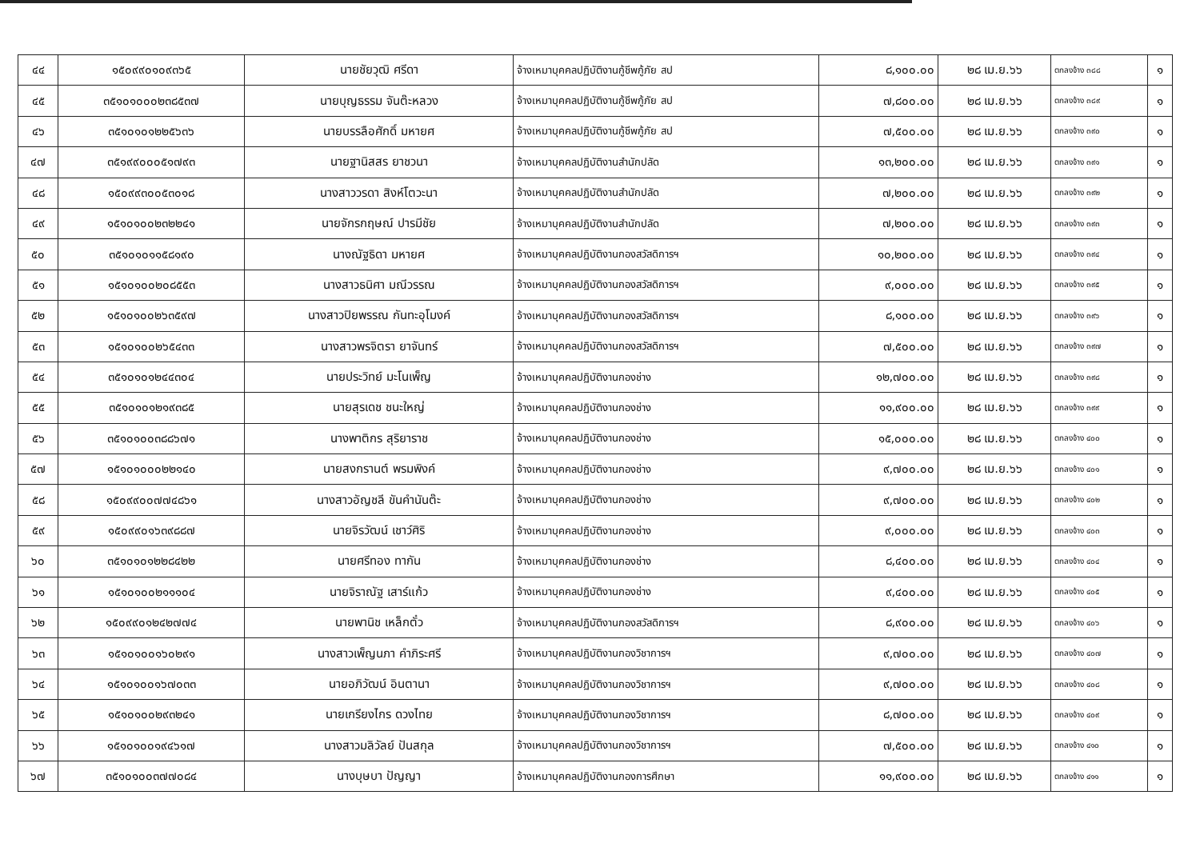| ๔๔ | ๑๕๐๙๙๐๑๐๙๓๖๕ | นายชัยวุฒิ ศรีดา | จ้างเหมาบุคคลปฏิบัติงานกู้ชีพกู้ภัย สป | ๘,๑๐๐.๐๐ | ๒๘ เม.ย.๖๖ | ตกลงจ้าง ๓๘๘ | ๑ |
| ๔๕ | ๓๕๑๐๑๐๐๐๒๓๘๕๓๗ | นายบุญธรรม จันต๊ะหลวง | จ้างเหมาบุคคลปฏิบัติงานกู้ชีพกู้ภัย สป | ๗,๘๐๐.๐๐ | ๒๘ เม.ย.๖๖ | ตกลงจ้าง ๓๘๙ | ๑ |
| ๔๖ | ๓๕๑๐๑๐๑๒๒๕๖๓๖ | นายบรรลือศักดิ์ มหายศ | จ้างเหมาบุคคลปฏิบัติงานกู้ชีพกู้ภัย สป | ๗,๕๐๐.๐๐ | ๒๘ เม.ย.๖๖ | ตกลงจ้าง ๓๙๐ | ๑ |
| ๔๗ | ๓๕๑๙๙๐๐๐๕๑๗๙๓ | นายฐานิสสร ยาชวนา | จ้างเหมาบุคคลปฏิบัติงานสำนักปลัด | ๑๓,๒๐๐.๐๐ | ๒๘ เม.ย.๖๖ | ตกลงจ้าง ๓๙๑ | ๑ |
| ๔๘ | ๑๕๐๙๙๓๐๐๕๓๐๑๘ | นางสาววรดา สิงห์โตวะนา | จ้างเหมาบุคคลปฏิบัติงานสำนักปลัด | ๗,๒๐๐.๐๐ | ๒๘ เม.ย.๖๖ | ตกลงจ้าง ๓๙๒ | ๑ |
| ๔๙ | ๑๕๑๐๑๐๐๒๓๒๒๔๑ | นายจักรกฤษณ์ ปารมีชัย | จ้างเหมาบุคคลปฏิบัติงานสำนักปลัด | ๗,๒๐๐.๐๐ | ๒๘ เม.ย.๖๖ | ตกลงจ้าง ๓๙๓ | ๑ |
| ๕๐ | ๓๕๑๐๑๐๑๑๕๘๑๙๐ | นางณัฐธิดา มหายศ | จ้างเหมาบุคคลปฏิบัติงานกองสวัสดิการฯ | ๑๐,๒๐๐.๐๐ | ๒๘ เม.ย.๖๖ | ตกลงจ้าง ๓๙๔ | ๑ |
| ๕๑ | ๑๕๑๐๑๐๐๒๐๘๕๕๓ | นางสาวธนิศา มณีวรรณ | จ้างเหมาบุคคลปฏิบัติงานกองสวัสดิการฯ | ๙,๐๐๐.๐๐ | ๒๘ เม.ย.๖๖ | ตกลงจ้าง ๓๙๕ | ๑ |
| ๕๒ | ๑๕๑๐๑๐๐๒๖๓๕๙๗ | นางสาวปิยพรรณ กันทะอุโมงค์ | จ้างเหมาบุคคลปฏิบัติงานกองสวัสดิการฯ | ๘,๑๐๐.๐๐ | ๒๘ เม.ย.๖๖ | ตกลงจ้าง ๓๙๖ | ๑ |
| ๕๓ | ๑๕๑๐๑๐๐๒๖๕๔๓๓ | นางสาวพรจิตรา ยาจันทร์ | จ้างเหมาบุคคลปฏิบัติงานกองสวัสดิการฯ | ๗,๕๐๐.๐๐ | ๒๘ เม.ย.๖๖ | ตกลงจ้าง ๓๙๗ | ๑ |
| ๕๔ | ๓๕๑๐๑๐๑๒๔๔๓๐๔ | นายประวิทย์ มะโนเพ็ญ | จ้างเหมาบุคคลปฏิบัติงานกองช่าง | ๑๒,๗๐๐.๐๐ | ๒๘ เม.ย.๖๖ | ตกลงจ้าง ๓๙๘ | ๑ |
| ๕๕ | ๓๕๑๐๑๐๑๒๑๙๓๘๕ | นายสุรเดช ชนะใหญ่ | จ้างเหมาบุคคลปฏิบัติงานกองช่าง | ๑๑,๙๐๐.๐๐ | ๒๘ เม.ย.๖๖ | ตกลงจ้าง ๓๙๙ | ๑ |
| ๕๖ | ๓๕๑๐๑๐๐๓๘๘๖๗๑ | นางพาติกร สุริยาราช | จ้างเหมาบุคคลปฏิบัติงานกองช่าง | ๑๕,๐๐๐.๐๐ | ๒๘ เม.ย.๖๖ | ตกลงจ้าง ๔๐๐ | ๑ |
| ๕๗ | ๑๕๑๐๑๐๐๐๒๒๑๔๐ | นายสงกรานต์ พรมพิงค์ | จ้างเหมาบุคคลปฏิบัติงานกองช่าง | ๙,๗๐๐.๐๐ | ๒๘ เม.ย.๖๖ | ตกลงจ้าง ๔๐๑ | ๑ |
| ๕๘ | ๑๕๐๙๙๐๐๗๗๔๘๖๑ | นางสาวอัญชลี ขันคำนันต๊ะ | จ้างเหมาบุคคลปฏิบัติงานกองช่าง | ๙,๗๐๐.๐๐ | ๒๘ เม.ย.๖๖ | ตกลงจ้าง ๔๐๒ | ๑ |
| ๕๙ | ๑๕๐๙๙๐๑๖๓๙๘๘๗ | นายจิรวัฒน์ เชาว์ศิริ | จ้างเหมาบุคคลปฏิบัติงานกองช่าง | ๙,๐๐๐.๐๐ | ๒๘ เม.ย.๖๖ | ตกลงจ้าง ๔๐๓ | ๑ |
| ๖๐ | ๓๕๑๐๑๐๑๒๒๘๔๒๒ | นายศรีทอง ทากัน | จ้างเหมาบุคคลปฏิบัติงานกองช่าง | ๘,๔๐๐.๐๐ | ๒๘ เม.ย.๖๖ | ตกลงจ้าง ๔๐๔ | ๑ |
| ๖๑ | ๑๕๑๐๑๐๐๒๑๑๑๐๔ | นายจิราณัฐ เสาร์แก้ว | จ้างเหมาบุคคลปฏิบัติงานกองช่าง | ๙,๔๐๐.๐๐ | ๒๘ เม.ย.๖๖ | ตกลงจ้าง ๔๐๕ | ๑ |
| ๖๒ | ๑๕๐๙๙๐๑๒๔๒๗๗๔ | นายพานิช เหล็กตั๋ว | จ้างเหมาบุคคลปฏิบัติงานกองสวัสดิการฯ | ๘,๙๐๐.๐๐ | ๒๘ เม.ย.๖๖ | ตกลงจ้าง ๔๐๖ | ๑ |
| ๖๓ | ๑๕๑๐๑๐๐๑๖๐๒๙๑ | นางสาวเพ็ญนภา คำภิระศรี | จ้างเหมาบุคคลปฏิบัติงานกองวิชาการฯ | ๙,๗๐๐.๐๐ | ๒๘ เม.ย.๖๖ | ตกลงจ้าง ๔๐๗ | ๑ |
| ๖๔ | ๑๕๑๐๑๐๐๑๖๗๐๓๓ | นายอภิวัฒน์ อินตานา | จ้างเหมาบุคคลปฏิบัติงานกองวิชาการฯ | ๙,๗๐๐.๐๐ | ๒๘ เม.ย.๖๖ | ตกลงจ้าง ๔๐๘ | ๑ |
| ๖๕ | ๑๕๑๐๑๐๐๒๙๓๒๔๑ | นายเกรียงไกร ดวงไทย | จ้างเหมาบุคคลปฏิบัติงานกองวิชาการฯ | ๘,๗๐๐.๐๐ | ๒๘ เม.ย.๖๖ | ตกลงจ้าง ๔๐๙ | ๑ |
| ๖๖ | ๑๕๑๐๑๐๐๑๙๔๖๑๗ | นางสาวมลิวัลย์ ปันสกุล | จ้างเหมาบุคคลปฏิบัติงานกองวิชาการฯ | ๗,๕๐๐.๐๐ | ๒๘ เม.ย.๖๖ | ตกลงจ้าง ๔๑๐ | ๑ |
| ๖๗ | ๓๕๑๐๑๐๐๓๗๗๐๘๔ | นางบุษบา ปัญญา | จ้างเหมาบุคคลปฏิบัติงานกองการศึกษา | ๑๑,๙๐๐.๐๐ | ๒๘ เม.ย.๖๖ | ตกลงจ้าง ๔๑๑ | ๑ |